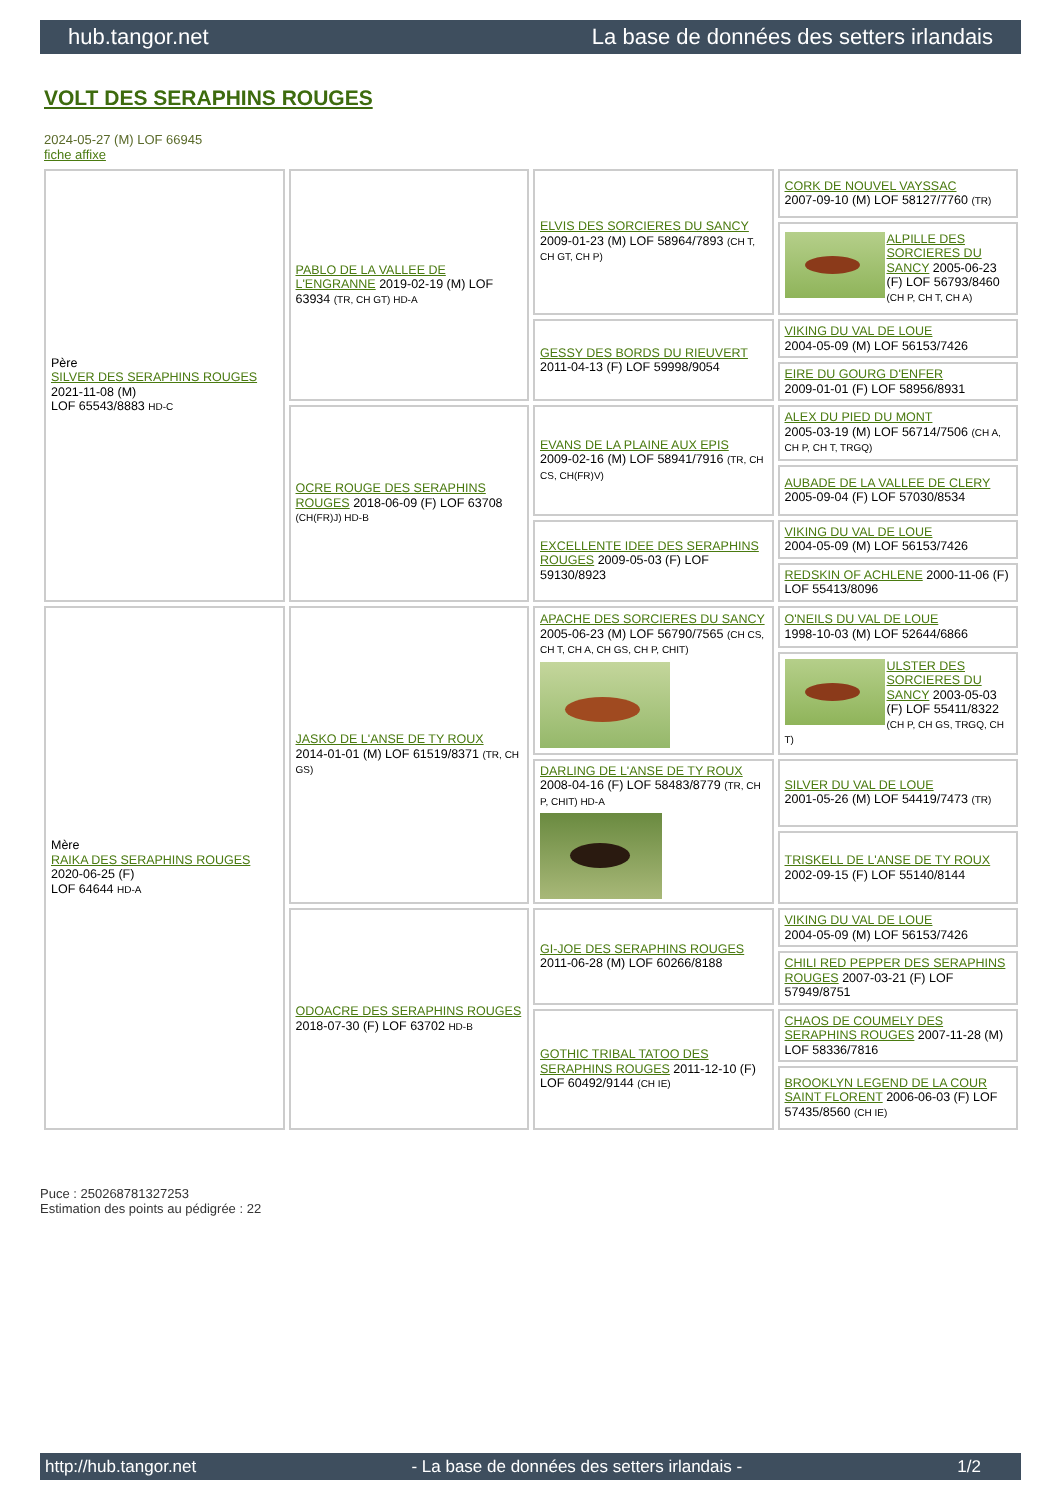hub.tangor.net La base de données des setters irlandais
VOLT DES SERAPHINS ROUGES
2024-05-27 (M) LOF 66945
fiche affixe
| Père SILVER DES SERAPHINS ROUGES 2021-11-08 (M) LOF 65543/8883 HD-C | PABLO DE LA VALLEE DE L'ENGRANNE 2019-02-19 (M) LOF 63934 (TR, CH GT) HD-A | ELVIS DES SORCIERES DU SANCY 2009-01-23 (M) LOF 58964/7893 (CH T, CH GT, CH P) | CORK DE NOUVEL VAYSSAC 2007-09-10 (M) LOF 58127/7760 (TR) |
| | | | ALPILLE DES SORCIERES DU SANCY 2005-06-23 (F) LOF 56793/8460 (CH P, CH T, CH A) |
| | | GESSY DES BORDS DU RIEUVERT 2011-04-13 (F) LOF 59998/9054 | VIKING DU VAL DE LOUE 2004-05-09 (M) LOF 56153/7426 |
| | | | EIRE DU GOURG D'ENFER 2009-01-01 (F) LOF 58956/8931 |
| | OCRE ROUGE DES SERAPHINS ROUGES 2018-06-09 (F) LOF 63708 (CH(FR)J) HD-B | EVANS DE LA PLAINE AUX EPIS 2009-02-16 (M) LOF 58941/7916 (TR, CH CS, CH(FR)V) | ALEX DU PIED DU MONT 2005-03-19 (M) LOF 56714/7506 (CH A, CH P, CH T, TRGQ) |
| | | | AUBADE DE LA VALLEE DE CLERY 2005-09-04 (F) LOF 57030/8534 |
| | | EXCELLENTE IDEE DES SERAPHINS ROUGES 2009-05-03 (F) LOF 59130/8923 | VIKING DU VAL DE LOUE 2004-05-09 (M) LOF 56153/7426 |
| | | | REDSKIN OF ACHLENE 2000-11-06 (F) LOF 55413/8096 |
| Mère RAIKA DES SERAPHINS ROUGES 2020-06-25 (F) LOF 64644 HD-A | JASKO DE L'ANSE DE TY ROUX 2014-01-01 (M) LOF 61519/8371 (TR, CH GS) | APACHE DES SORCIERES DU SANCY 2005-06-23 (M) LOF 56790/7565 (CH CS, CH T, CH A, CH GS, CH P, CHIT) | O'NEILS DU VAL DE LOUE 1998-10-03 (M) LOF 52644/6866 |
| | | | ULSTER DES SORCIERES DU SANCY 2003-05-03 (F) LOF 55411/8322 (CH P, CH GS, TRGQ, CH T) |
| | | DARLING DE L'ANSE DE TY ROUX 2008-04-16 (F) LOF 58483/8779 (TR, CH P, CHIT) HD-A | SILVER DU VAL DE LOUE 2001-05-26 (M) LOF 54419/7473 (TR) |
| | | | TRISKELL DE L'ANSE DE TY ROUX 2002-09-15 (F) LOF 55140/8144 |
| | ODOACRE DES SERAPHINS ROUGES 2018-07-30 (F) LOF 63702 HD-B | GI-JOE DES SERAPHINS ROUGES 2011-06-28 (M) LOF 60266/8188 | VIKING DU VAL DE LOUE 2004-05-09 (M) LOF 56153/7426 |
| | | | CHILI RED PEPPER DES SERAPHINS ROUGES 2007-03-21 (F) LOF 57949/8751 |
| | | GOTHIC TRIBAL TATOO DES SERAPHINS ROUGES 2011-12-10 (F) LOF 60492/9144 (CH IE) | CHAOS DE COUMELY DES SERAPHINS ROUGES 2007-11-28 (M) LOF 58336/7816 |
| | | | BROOKLYN LEGEND DE LA COUR SAINT FLORENT 2006-06-03 (F) LOF 57435/8560 (CH IE) |
Puce : 250268781327253
Estimation des points au pédigrée : 22
http://hub.tangor.net - La base de données des setters irlandais - 1/2